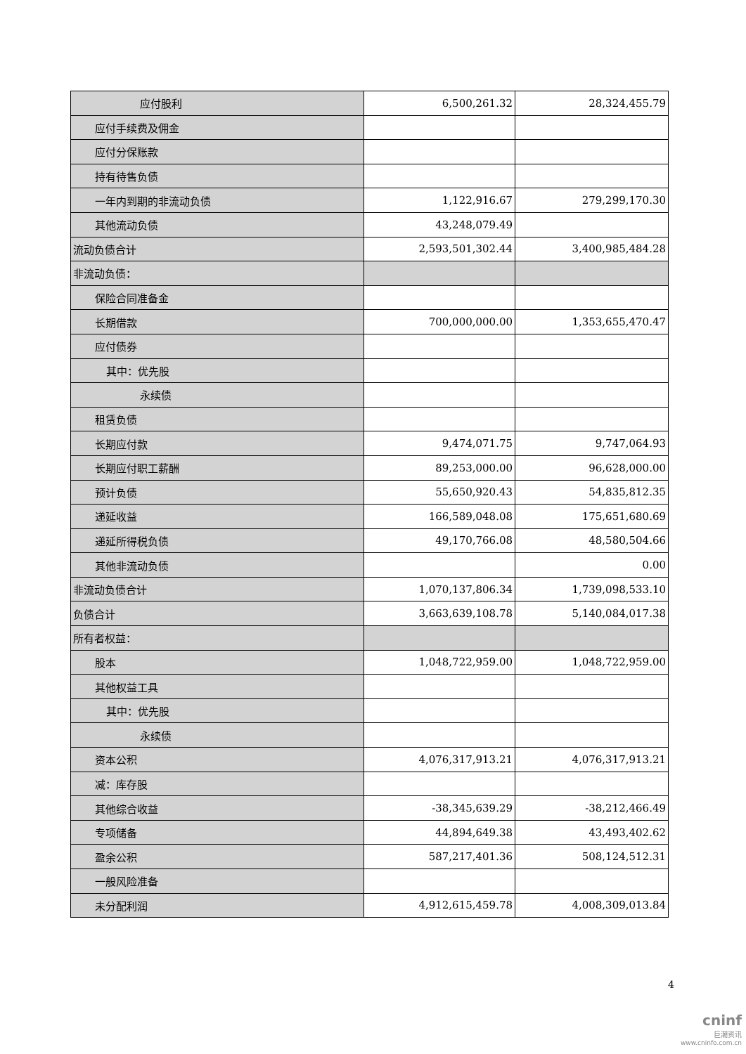| 应付股利 | 6,500,261.32 | 28,324,455.79 |
| 应付手续费及佣金 | | |
| 应付分保账款 | | |
| 持有待售负债 | | |
| 一年内到期的非流动负债 | 1,122,916.67 | 279,299,170.30 |
| 其他流动负债 | 43,248,079.49 | |
| 流动负债合计 | 2,593,501,302.44 | 3,400,985,484.28 |
| 非流动负债： | | |
| 保险合同准备金 | | |
| 长期借款 | 700,000,000.00 | 1,353,655,470.47 |
| 应付债券 | | |
| 其中：优先股 | | |
| 永续债 | | |
| 租赁负债 | | |
| 长期应付款 | 9,474,071.75 | 9,747,064.93 |
| 长期应付职工薪酬 | 89,253,000.00 | 96,628,000.00 |
| 预计负债 | 55,650,920.43 | 54,835,812.35 |
| 递延收益 | 166,589,048.08 | 175,651,680.69 |
| 递延所得税负债 | 49,170,766.08 | 48,580,504.66 |
| 其他非流动负债 | | 0.00 |
| 非流动负债合计 | 1,070,137,806.34 | 1,739,098,533.10 |
| 负债合计 | 3,663,639,108.78 | 5,140,084,017.38 |
| 所有者权益： | | |
| 股本 | 1,048,722,959.00 | 1,048,722,959.00 |
| 其他权益工具 | | |
| 其中：优先股 | | |
| 永续债 | | |
| 资本公积 | 4,076,317,913.21 | 4,076,317,913.21 |
| 减：库存股 | | |
| 其他综合收益 | -38,345,639.29 | -38,212,466.49 |
| 专项储备 | 44,894,649.38 | 43,493,402.62 |
| 盈余公积 | 587,217,401.36 | 508,124,512.31 |
| 一般风险准备 | | |
| 未分配利润 | 4,912,615,459.78 | 4,008,309,013.84 |
4
cninf
巨潮资讯
www.cninfo.com.cn